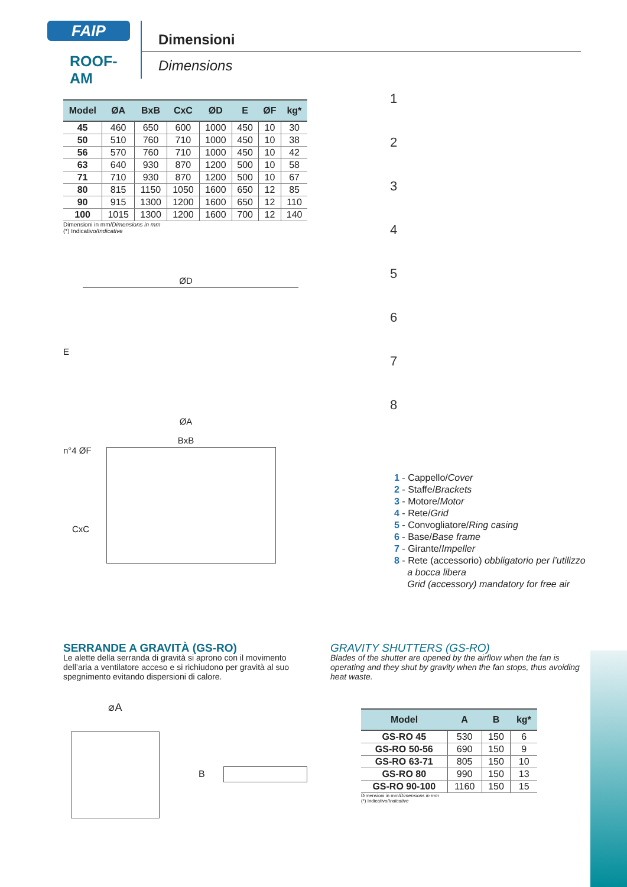FAIP
ROOF-AM
Dimensioni
Dimensions
| Model | ØA | BxB | CxC | ØD | E | ØF | kg* |
| --- | --- | --- | --- | --- | --- | --- | --- |
| 45 | 460 | 650 | 600 | 1000 | 450 | 10 | 30 |
| 50 | 510 | 760 | 710 | 1000 | 450 | 10 | 38 |
| 56 | 570 | 760 | 710 | 1000 | 450 | 10 | 42 |
| 63 | 640 | 930 | 870 | 1200 | 500 | 10 | 58 |
| 71 | 710 | 930 | 870 | 1200 | 500 | 10 | 67 |
| 80 | 815 | 1150 | 1050 | 1600 | 650 | 12 | 85 |
| 90 | 915 | 1300 | 1200 | 1600 | 650 | 12 | 110 |
| 100 | 1015 | 1300 | 1200 | 1600 | 700 | 12 | 140 |
Dimensioni in mm/Dimensions in mm
(*) Indicativo/Indicative
ØD
E
ØA
BxB
n°4 ØF
CxC
1
2
3
4
5
6
7
8
1 - Cappello/Cover
2 - Staffe/Brackets
3 - Motore/Motor
4 - Rete/Grid
5 - Convogliatore/Ring casing
6 - Base/Base frame
7 - Girante/Impeller
8 - Rete (accessorio) obbligatorio per l’utilizzo
a bocca libera
Grid (accessory) mandatory for free air
SERRANDE A GRAVITÀ (GS-RO)
Le alette della serranda di gravità si aprono con il movimento dell’aria a ventilatore acceso e si richiudono per gravità al suo spegnimento evitando dispersioni di calore.
GRAVITY SHUTTERS (GS-RO)
Blades of the shutter are opened by the airflow when the fan is operating and they shut by gravity when the fan stops, thus avoiding heat waste.
⌀A
B
| Model | A | B | kg* |
| --- | --- | --- | --- |
| GS-RO 45 | 530 | 150 | 6 |
| GS-RO 50-56 | 690 | 150 | 9 |
| GS-RO 63-71 | 805 | 150 | 10 |
| GS-RO 80 | 990 | 150 | 13 |
| GS-RO 90-100 | 1160 | 150 | 15 |
Dimensioni in mm/Dimensions in mm
(*) Indicativo/Indicative